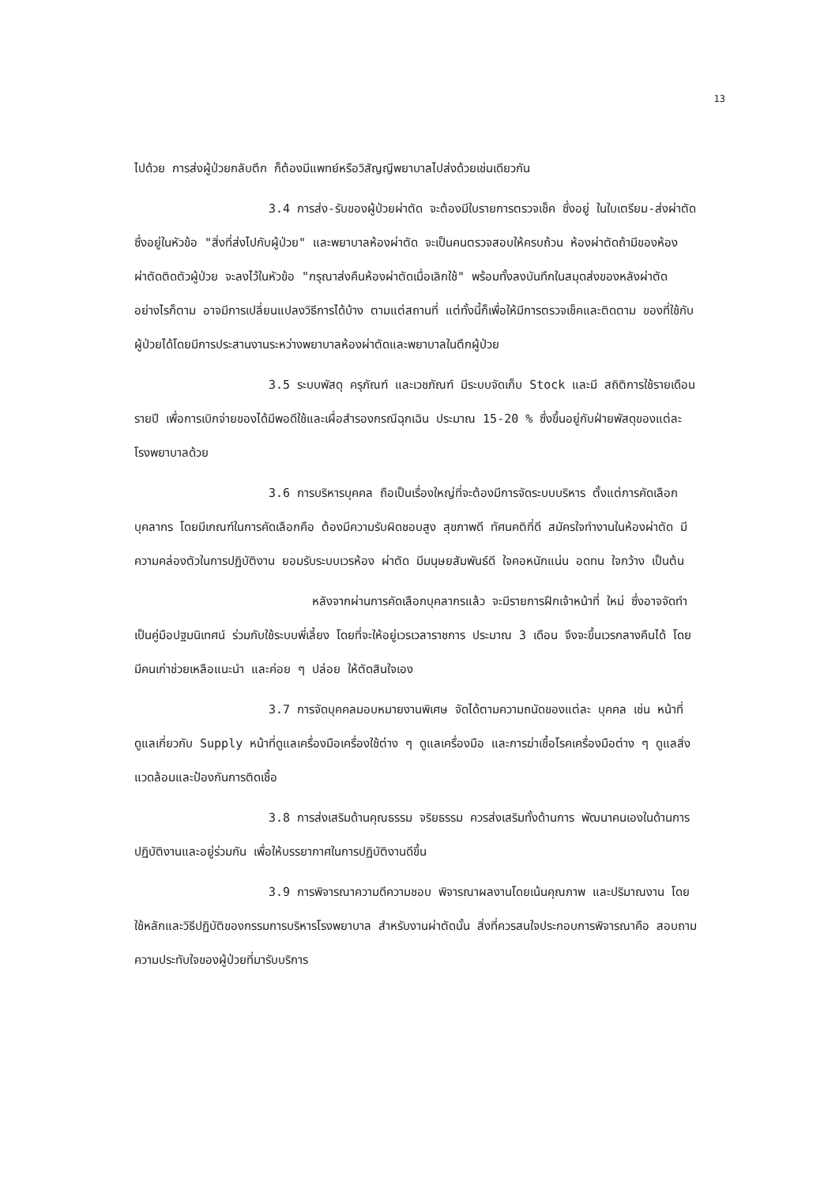13
ไปด้วย การส่งผู้ป่วยกลับตึก ก็ต้องมีแพทย์หรือวิสัญญีพยาบาลไปส่งด้วยเช่นเดียวกัน
3.4 การส่ง-รับของผู้ป่วยผ่าตัด จะต้องมีใบรายการตรวจเช็ค ซึ่งอยู่ ในใบเตรียม-ส่งผ่าตัด ซึ่งอยู่ในหัวข้อ "สิ่งที่ส่งไปกับผู้ป่วย" และพยาบาลห้องผ่าตัด จะเป็นคนตรวจสอบให้ครบถ้วน ห้องผ่าตัดถ้ามีของห้องผ่าตัดติดตัวผู้ป่วย จะลงไว้ในหัวข้อ "กรุณาส่งคืนห้องผ่าตัดเมื่อเลิกใช้" พร้อมทั้งลงบันทึกในสมุดส่งของหลังผ่าตัด อย่างไรก็ตาม อาจมีการเปลี่ยนแปลงวิธีการได้บ้าง ตามแต่สถานที่ แต่ทั้งนี้ก็เพื่อให้มีการตรวจเช็คและติดตาม ของที่ใช้กับผู้ป่วยได้โดยมีการประสานงานระหว่างพยาบาลห้องผ่าตัดและพยาบาลในตึกผู้ป่วย
3.5 ระบบพัสดุ ครุภัณฑ์ และเวชภัณฑ์ มีระบบจัดเก็บ Stock และมี สถิติการใช้รายเดือน รายปี เพื่อการเบิกจ่ายของได้มีพอดีใช้และเผื่อสำรองกรณีฉุกเฉิน ประมาณ 15-20 % ซึ่งขึ้นอยู่กับฝ่ายพัสดุของแต่ละโรงพยาบาลด้วย
3.6 การบริหารบุคคล ถือเป็นเรื่องใหญ่ที่จะต้องมีการจัดระบบบริหาร ตั้งแต่การคัดเลือกบุคลากร โดยมีเกณฑ์ในการคัดเลือกคือ ต้องมีความรับผิดชอบสูง สุขภาพดี ทัศนคติที่ดี สมัครใจทำงานในห้องผ่าตัด มีความคล่องตัวในการปฏิบัติงาน ยอมรับระบบเวรห้อง ผ่าตัด มีมนุษยสัมพันธ์ดี ใจคอหนักแน่น อดทน ใจกว้าง เป็นต้น
หลังจากผ่านการคัดเลือกบุคลากรแล้ว จะมีรายการฝึกเจ้าหน้าที่ ใหม่ ซึ่งอาจจัดทำเป็นคู่มือปฐมนิเทศน์ ร่วมกับใช้ระบบพี่เลี้ยง โดยที่จะให้อยู่เวรเวลาราชการ ประมาณ 3 เดือน จึงจะขึ้นเวรกลางคืนได้ โดยมีคนเก่าช่วยเหลือแนะนำ และค่อย ๆ ปล่อย ให้ตัดสินใจเอง
3.7 การจัดบุคคลมอบหมายงานพิเศษ จัดได้ตามความถนัดของแต่ละ บุคคล เช่น หน้าที่ดูแลเกี่ยวกับ Supply หน้าที่ดูแลเครื่องมือเครื่องใช้ต่าง ๆ ดูแลเครื่องมือ และการฆ่าเชื้อโรคเครื่องมือต่าง ๆ ดูแลสิ่งแวดล้อมและป้องกันการติดเชื้อ
3.8 การส่งเสริมด้านคุณธรรม จริยธรรม ควรส่งเสริมทั้งด้านการ พัฒนาคนเองในด้านการปฏิบัติงานและอยู่ร่วมกัน เพื่อให้บรรยากาศในการปฏิบัติงานดีขึ้น
3.9 การพิจารณาความดีความชอบ พิจารณาผลงานโดยเน้นคุณภาพ และปริมาณงาน โดยใช้หลักและวิธีปฏิบัติของกรรมการบริหารโรงพยาบาล สำหรับงานผ่าตัดนั้น สิ่งที่ควรสนใจประกอบการพิจารณาคือ สอบถามความประทับใจของผู้ป่วยที่มารับบริการ